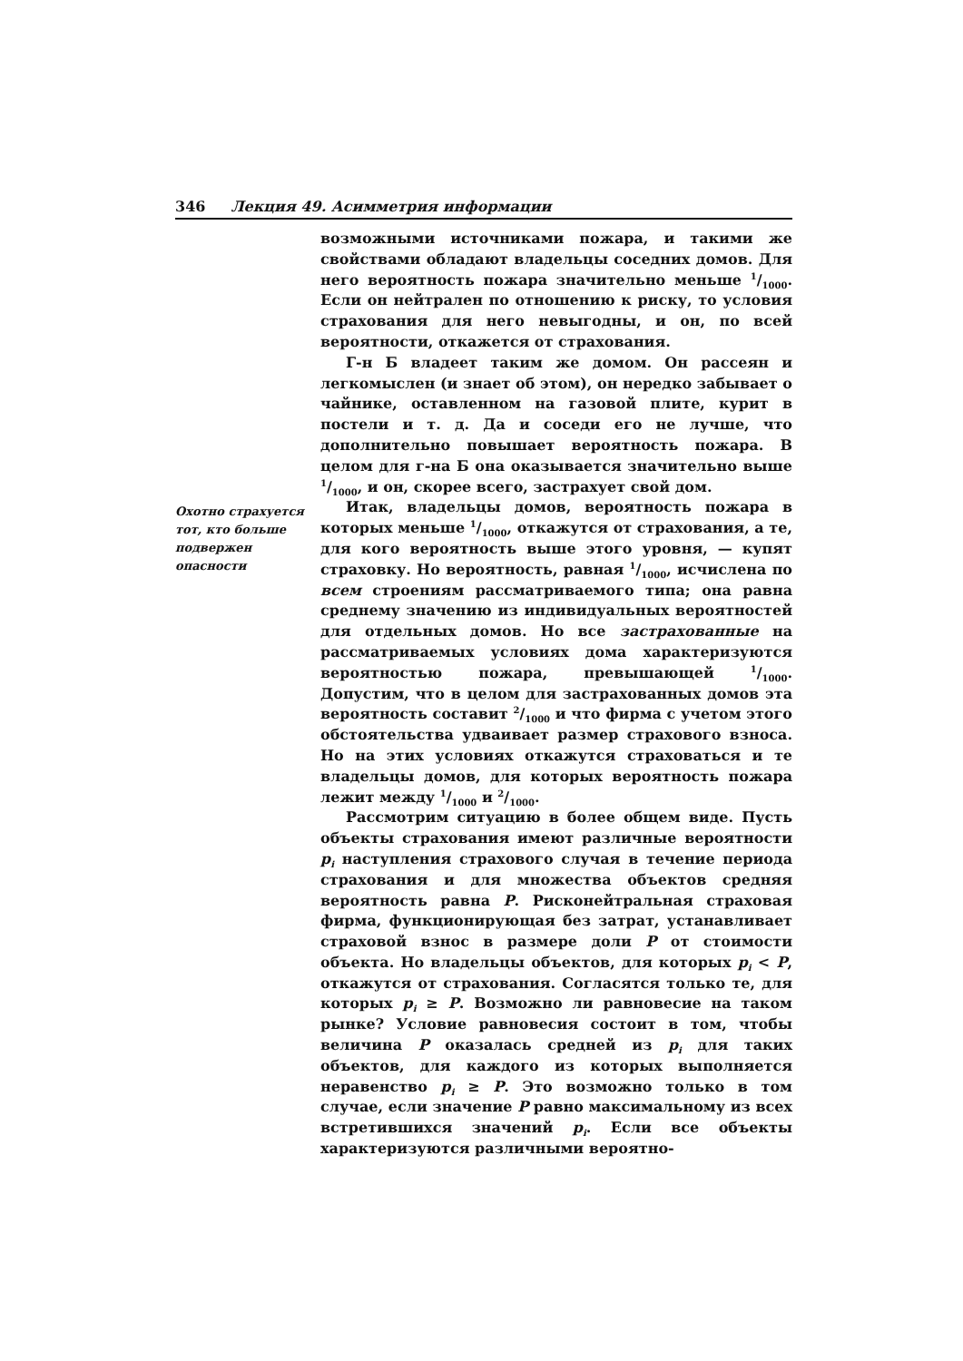346 Лекция 49. Асимметрия информации
возможными источниками пожара, и такими же свойствами обладают владельцы соседних домов. Для него вероятность пожара значительно меньше 1/1000. Если он нейтрален по отношению к риску, то условия страхования для него невыгодны, и он, по всей вероятности, откажется от страхования.
Г-н Б владеет таким же домом. Он рассеян и легкомыслен (и знает об этом), он нередко забывает о чайнике, оставленном на газовой плите, курит в постели и т. д. Да и соседи его не лучше, что дополнительно повышает вероятность пожара. В целом для г-на Б она оказывается значительно выше 1/1000, и он, скорее всего, застрахует свой дом.
Охотно страхуется тот, кто больше подвержен опасности
Итак, владельцы домов, вероятность пожара в которых меньше 1/1000, откажутся от страхования, а те, для кого вероятность выше этого уровня, — купят страховку. Но вероятность, равная 1/1000, исчислена по всем строениям рассматриваемого типа; она равна среднему значению из индивидуальных вероятностей для отдельных домов. Но все застрахованные на рассматриваемых условиях дома характеризуются вероятностью пожара, превышающей 1/1000. Допустим, что в целом для застрахованных домов эта вероятность составит 2/1000 и что фирма с учетом этого обстоятельства удваивает размер страхового взноса. Но на этих условиях откажутся страховаться и те владельцы домов, для которых вероятность пожара лежит между 1/1000 и 2/1000.
Рассмотрим ситуацию в более общем виде. Пусть объекты страхования имеют различные вероятности p<sub>i</sub> наступления страхового случая в течение периода страхования и для множества объектов средняя вероятность равна P. Рисконейтральная страховая фирма, функционирующая без затрат, устанавливает страховой взнос в размере доли P от стоимости объекта. Но владельцы объектов, для которых p<sub>i</sub> < P, откажутся от страхования. Согласятся только те, для которых p<sub>i</sub> ≥ P. Возможно ли равновесие на таком рынке? Условие равновесия состоит в том, чтобы величина P оказалась средней из p<sub>i</sub> для таких объектов, для каждого из которых выполняется неравенство p<sub>i</sub> ≥ P. Это возможно только в том случае, если значение P равно максимальному из всех встретившихся значений p<sub>i</sub>. Если все объекты характеризуются различными вероятно-